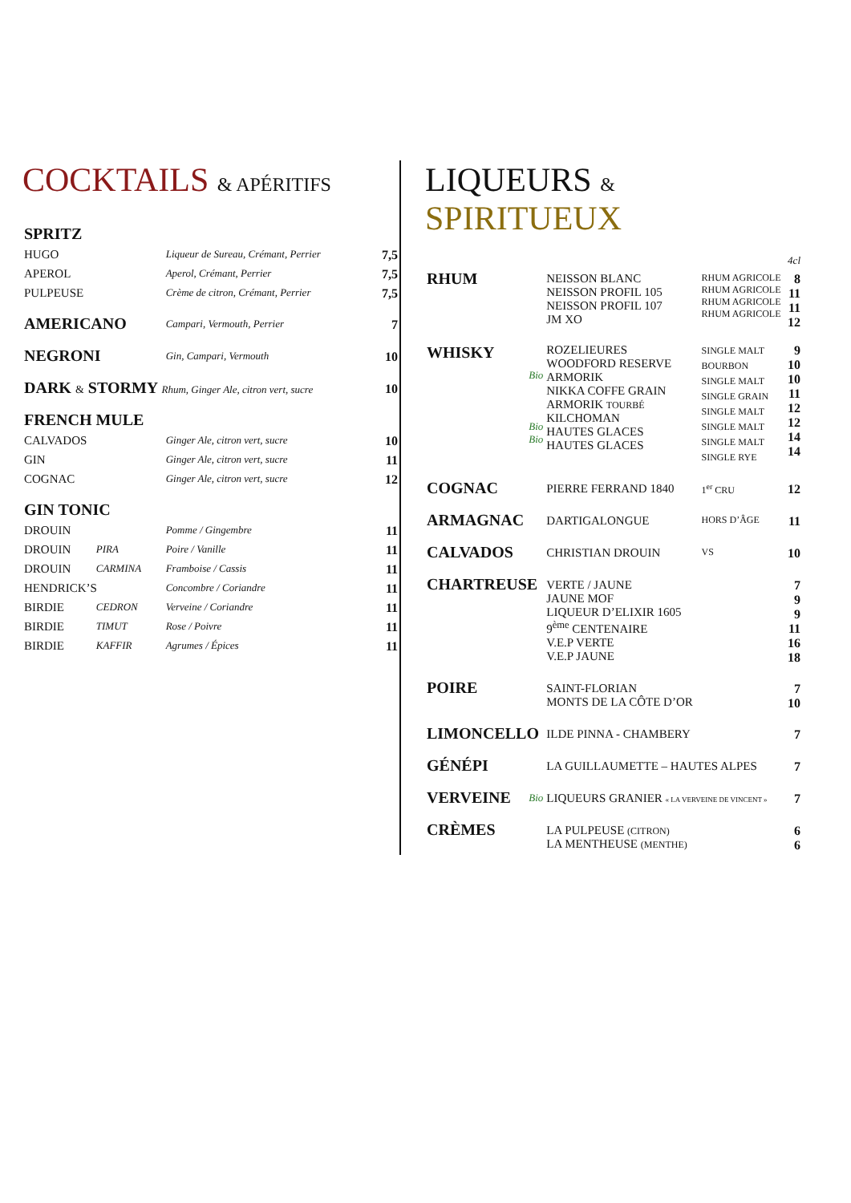COCKTAILS & APÉRITIFS
| SPRITZ | | | |
| HUGO | | Liqueur de Sureau, Crémant, Perrier | 7,5 |
| APEROL | | Aperol, Crémant, Perrier | 7,5 |
| PULPEUSE | | Crème de citron, Crémant, Perrier | 7,5 |
| AMERICANO | | Campari, Vermouth, Perrier | 7 |
| NEGRONI | | Gin, Campari, Vermouth | 10 |
| DARK & STORMY Rhum, Ginger Ale, citron vert, sucre | | | 10 |
| FRENCH MULE | | | |
| CALVADOS | | Ginger Ale, citron vert, sucre | 10 |
| GIN | | Ginger Ale, citron vert, sucre | 11 |
| COGNAC | | Ginger Ale, citron vert, sucre | 12 |
| GIN TONIC | | | |
| DROUIN | | Pomme / Gingembre | 11 |
| DROUIN | PIRA | Poire / Vanille | 11 |
| DROUIN | CARMINA | Framboise / Cassis | 11 |
| HENDRICK’S | | Concombre / Coriandre | 11 |
| BIRDIE | CEDRON | Verveine / Coriandre | 11 |
| BIRDIE | TIMUT | Rose / Poivre | 11 |
| BIRDIE | KAFFIR | Agrumes / Épices | 11 |
LIQUEURS & SPIRITUEUX
| | | | | 4cl |
| RHUM | | NEISSON BLANC NEISSON PROFIL 105 NEISSON PROFIL 107 JM XO | RHUM AGRICOLE RHUM AGRICOLE RHUM AGRICOLE RHUM AGRICOLE | 8 11 11 12 |
| WHISKY | Bio Bio Bio | ROZELIEURES WOODFORD RESERVE ARMORIK NIKKA COFFE GRAIN ARMORIK TOURBÉ KILCHOMAN HAUTES GLACES HAUTES GLACES | SINGLE MALT BOURBON SINGLE MALT SINGLE GRAIN SINGLE MALT SINGLE MALT SINGLE MALT SINGLE RYE | 9 10 10 11 12 12 14 14 |
| COGNAC | | PIERRE FERRAND 1840 | 1<sup>er</sup> CRU | 12 |
| ARMAGNAC | | DARTIGALONGUE | HORS D’ÂGE | 11 |
| CALVADOS | | CHRISTIAN DROUIN | VS | 10 |
| CHARTREUSE | | VERTE / JAUNE JAUNE MOF LIQUEUR D’ELIXIR 1605 9<sup>ème</sup> CENTENAIRE V.E.P VERTE V.E.P JAUNE | | 7 9 9 11 16 18 |
| POIRE | | SAINT-FLORIAN MONTS DE LA CÔTE D’OR | | 7 10 |
| LIMONCELLO | | ILDE PINNA - CHAMBERY | | 7 |
| GÉNÉPI | | LA GUILLAUMETTE – HAUTES ALPES | | 7 |
| VERVEINE | Bio | LIQUEURS GRANIER « LA VERVEINE DE VINCENT » | | 7 |
| CRÈMES | | LA PULPEUSE (CITRON) LA MENTHEUSE (MENTHE) | | 6 6 |